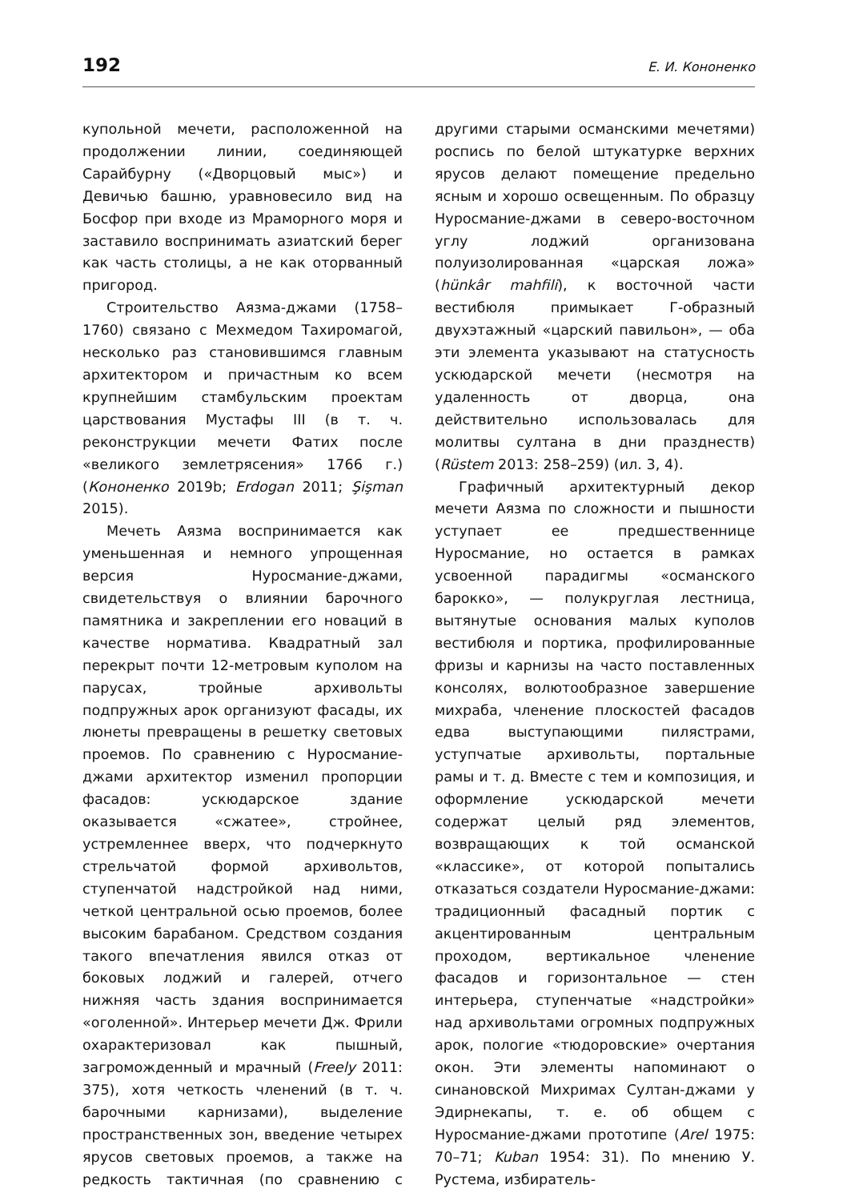192 Е. И. Кононенко
купольной мечети, расположенной на продолжении линии, соединяющей Сарайбурну («Дворцовый мыс») и Девичью башню, уравновесило вид на Босфор при входе из Мраморного моря и заставило воспринимать азиатский берег как часть столицы, а не как оторванный пригород.
Строительство Аязма-джами (1758–1760) связано с Мехмедом Тахиромагой, несколько раз становившимся главным архитектором и причастным ко всем крупнейшим стамбульским проектам царствования Мустафы III (в т. ч. реконструкции мечети Фатих после «великого землетрясения» 1766 г.) (Кононенко 2019b; Erdogan 2011; Şişman 2015).
Мечеть Аязма воспринимается как уменьшенная и немного упрощенная версия Нуросмание-джами, свидетельствуя о влиянии барочного памятника и закреплении его новаций в качестве норматива. Квадратный зал перекрыт почти 12-метровым куполом на парусах, тройные архивольты подпружных арок организуют фасады, их люнеты превращены в решетку световых проемов. По сравнению с Нуросмание-джами архитектор изменил пропорции фасадов: ускюдарское здание оказывается «сжатее», стройнее, устремленнее вверх, что подчеркнуто стрельчатой формой архивольтов, ступенчатой надстройкой над ними, четкой центральной осью проемов, более высоким барабаном. Средством создания такого впечатления явился отказ от боковых лоджий и галерей, отчего нижняя часть здания воспринимается «оголенной». Интерьер мечети Дж. Фрили охарактеризовал как пышный, загроможденный и мрачный (Freely 2011: 375), хотя четкость членений (в т. ч. барочными карнизами), выделение пространственных зон, введение четырех ярусов световых проемов, а также на редкость тактичная (по сравнению с другими старыми османскими мечетями) роспись по белой штукатурке верхних ярусов делают помещение предельно ясным и хорошо освещенным. По образцу Нуросмание-джами в северо-восточном углу лоджий организована полуизолированная «царская ложа» (hünkâr mahfili), к восточной части вестибюля примыкает Г-образный двухэтажный «царский павильон», — оба эти элемента указывают на статусность ускюдарской мечети (несмотря на удаленность от дворца, она действительно использовалась для молитвы султана в дни празднеств) (Rüstem 2013: 258–259) (ил. 3, 4).
Графичный архитектурный декор мечети Аязма по сложности и пышности уступает ее предшественнице Нуросмание, но остается в рамках усвоенной парадигмы «османского барокко», — полукруглая лестница, вытянутые основания малых куполов вестибюля и портика, профилированные фризы и карнизы на часто поставленных консолях, волютообразное завершение михраба, членение плоскостей фасадов едва выступающими пилястрами, уступчатые архивольты, портальные рамы и т. д. Вместе с тем и композиция, и оформление ускюдарской мечети содержат целый ряд элементов, возвращающих к той османской «классике», от которой попытались отказаться создатели Нуросмание-джами: традиционный фасадный портик с акцентированным центральным проходом, вертикальное членение фасадов и горизонтальное — стен интерьера, ступенчатые «надстройки» над архивольтами огромных подпружных арок, пологие «тюдоровские» очертания окон. Эти элементы напоминают о синановской Михримах Султан-джами у Эдирнекапы, т. е. об общем с Нуросмание-джами прототипе (Arel 1975: 70–71; Kuban 1954: 31). По мнению У. Рустема, избиратель-